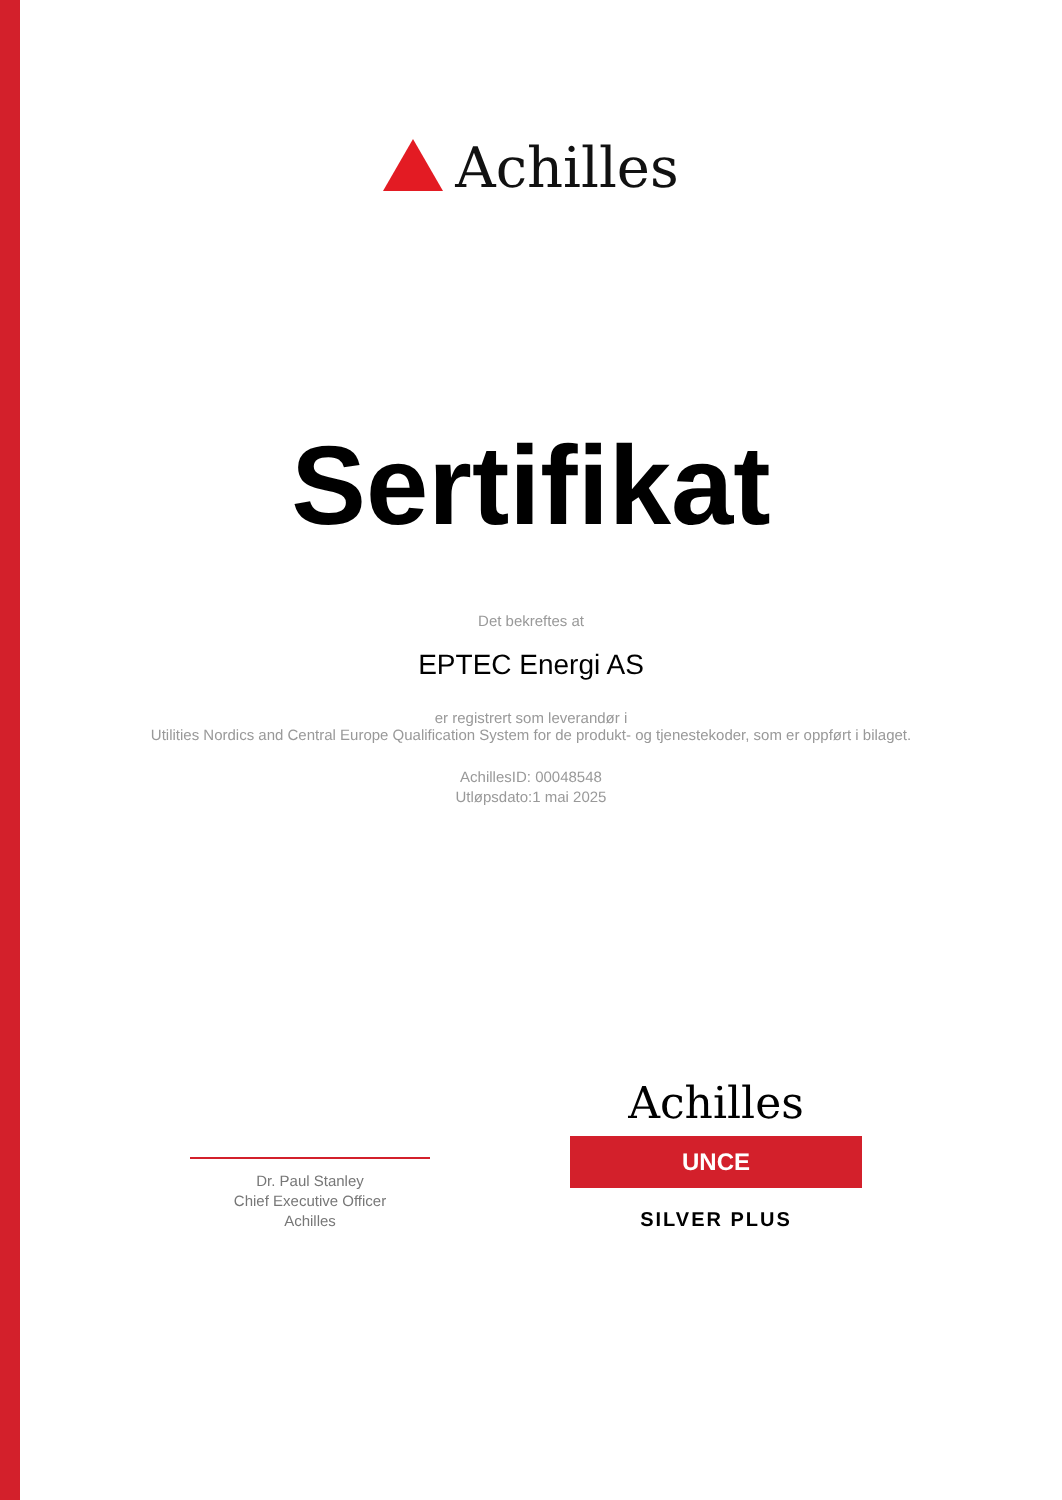Achilles
Sertifikat
Det bekreftes at
EPTEC Energi AS
er registrert som leverandør i
Utilities Nordics and Central Europe Qualification System for de produkt- og tjenestekoder, som er oppført i bilaget.
AchillesID: 00048548
Utløpsdato:1 mai 2025
Dr. Paul Stanley
Chief Executive Officer
Achilles
Achilles
UNCE
SILVER PLUS